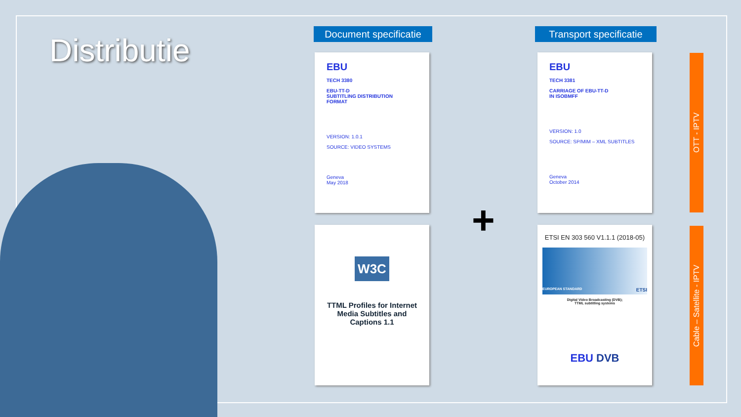Distributie
Document specificatie
Transport specificatie
EBU
TECH 3380
EBU-TT-D
SUBTITLING DISTRIBUTION
FORMAT
VERSION: 1.0.1
SOURCE: VIDEO SYSTEMS
Geneva
May 2018
EBU
TECH 3381
CARRIAGE OF EBU-TT-D
IN ISOBMFF
VERSION: 1.0
SOURCE: SP/MIM – XML SUBTITLES
Geneva
October 2014
W3C
TTML Profiles for Internet
Media Subtitles and
Captions 1.1
ETSI EN 303 560 V1.1.1 (2018-05)
EUROPEAN STANDARD ETSI
Digital Video Broadcasting (DVB);
TTML subtitling systems
EBU DVB
+
OTT - IPTV
Cable – Satellite - IPTV